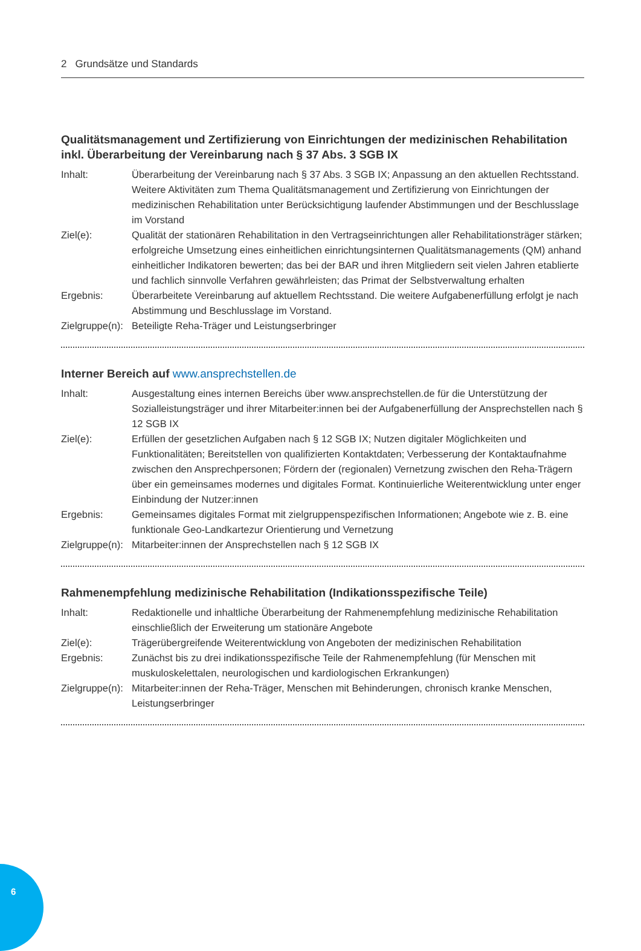2 Grundsätze und Standards
Qualitätsmanagement und Zertifizierung von Einrichtungen der medizinischen Rehabilitation inkl. Überarbeitung der Vereinbarung nach § 37 Abs. 3 SGB IX
Inhalt: Überarbeitung der Vereinbarung nach § 37 Abs. 3 SGB IX; Anpassung an den aktuellen Rechtsstand. Weitere Aktivitäten zum Thema Qualitätsmanagement und Zertifizierung von Einrichtungen der medizinischen Rehabilitation unter Berücksichtigung laufender Abstimmungen und der Beschlusslage im Vorstand
Ziel(e): Qualität der stationären Rehabilitation in den Vertragseinrichtungen aller Rehabilitationsträger stärken; erfolgreiche Umsetzung eines einheitlichen einrichtungsinternen Qualitätsmanagements (QM) anhand einheitlicher Indikatoren bewerten; das bei der BAR und ihren Mitgliedern seit vielen Jahren etablierte und fachlich sinnvolle Verfahren gewährleisten; das Primat der Selbstverwaltung erhalten
Ergebnis: Überarbeitete Vereinbarung auf aktuellem Rechtsstand. Die weitere Aufgabenerfüllung erfolgt je nach Abstimmung und Beschlusslage im Vorstand.
Zielgruppe(n):
Beteiligte Reha-Träger und Leistungserbringer
Interner Bereich auf www.ansprechstellen.de
Inhalt: Ausgestaltung eines internen Bereichs über www.ansprechstellen.de für die Unterstützung der Sozialleistungsträger und ihrer Mitarbeiter:innen bei der Aufgabenerfüllung der Ansprechstellen nach § 12 SGB IX
Ziel(e): Erfüllen der gesetzlichen Aufgaben nach § 12 SGB IX; Nutzen digitaler Möglichkeiten und Funktionalitäten; Bereitstellen von qualifizierten Kontaktdaten; Verbesserung der Kontaktaufnahme zwischen den Ansprechpersonen; Fördern der (regionalen) Vernetzung zwischen den Reha-Trägern über ein gemeinsames modernes und digitales Format. Kontinuierliche Weiterentwicklung unter enger Einbindung der Nutzer:innen
Ergebnis: Gemeinsames digitales Format mit zielgruppenspezifischen Informationen; Angebote wie z. B. eine funktionale Geo-Landkartezur Orientierung und Vernetzung
Zielgruppe(n):
Mitarbeiter:innen der Ansprechstellen nach § 12 SGB IX
Rahmenempfehlung medizinische Rehabilitation (Indikationsspezifische Teile)
Inhalt: Redaktionelle und inhaltliche Überarbeitung der Rahmenempfehlung medizinische Rehabilitation einschließlich der Erweiterung um stationäre Angebote
Ziel(e): Trägerübergreifende Weiterentwicklung von Angeboten der medizinischen Rehabilitation
Ergebnis: Zunächst bis zu drei indikationsspezifische Teile der Rahmenempfehlung (für Menschen mit muskuloskelettalen, neurologischen und kardiologischen Erkrankungen)
Zielgruppe(n):
Mitarbeiter:innen der Reha-Träger, Menschen mit Behinderungen, chronisch kranke Menschen, Leistungserbringer
6